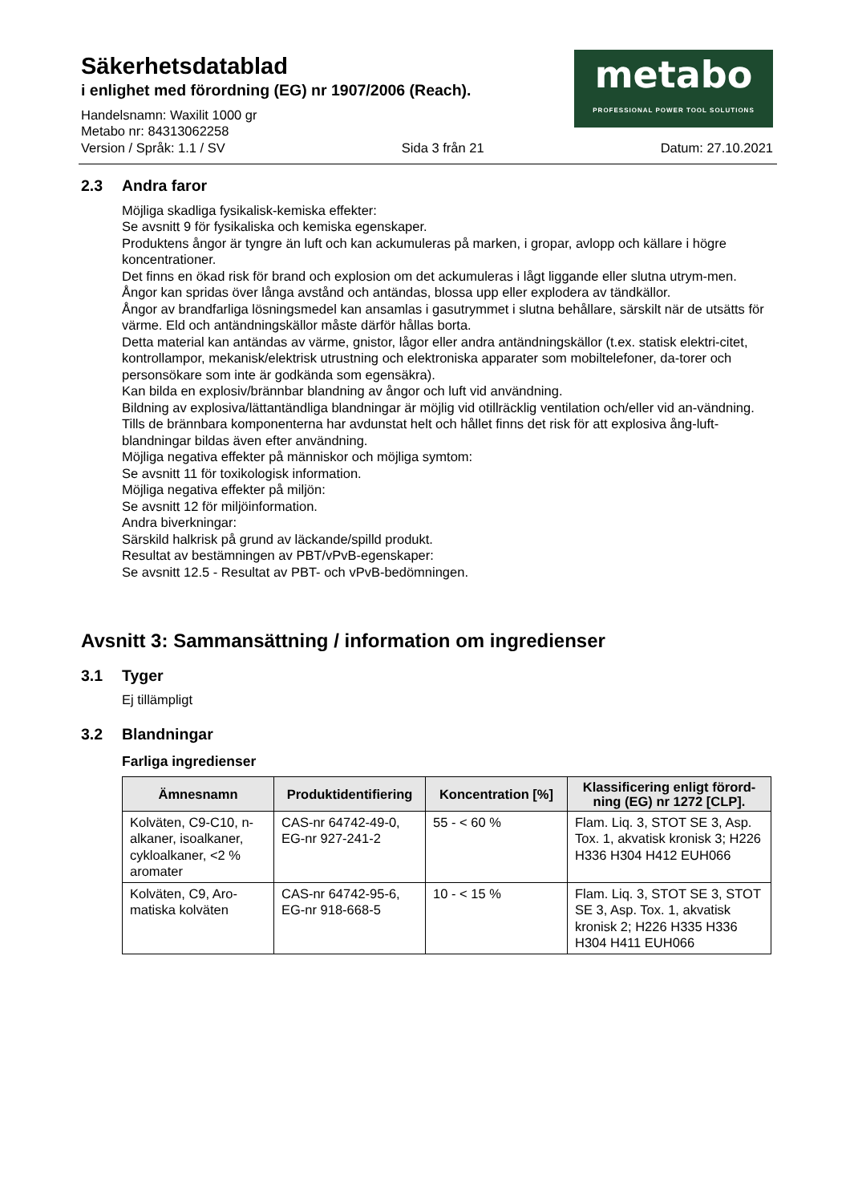Säkerhetsdatablad
i enlighet med förordning (EG) nr 1907/2006 (Reach).
Handelsnamn: Waxilit 1000 gr
Metabo nr: 84313062258
metabo
PROFESSIONAL POWER TOOL SOLUTIONS
Version / Språk: 1.1 / SV Sida 3 från 21 Datum: 27.10.2021
2.3 Andra faror
Möjliga skadliga fysikalisk-kemiska effekter:
Se avsnitt 9 för fysikaliska och kemiska egenskaper.
Produktens ångor är tyngre än luft och kan ackumuleras på marken, i gropar, avlopp och källare i högre koncentrationer.
Det finns en ökad risk för brand och explosion om det ackumuleras i lågt liggande eller slutna utrym-men.
Ångor kan spridas över långa avstånd och antändas, blossa upp eller explodera av tändkällor.
Ångor av brandfarliga lösningsmedel kan ansamlas i gasutrymmet i slutna behållare, särskilt när de utsätts för värme. Eld och antändningskällor måste därför hållas borta.
Detta material kan antändas av värme, gnistor, lågor eller andra antändningskällor (t.ex. statisk elektri-citet, kontrollampor, mekanisk/elektrisk utrustning och elektroniska apparater som mobiltelefoner, da-torer och personsökare som inte är godkända som egensäkra).
Kan bilda en explosiv/brännbar blandning av ångor och luft vid användning.
Bildning av explosiva/lättantändliga blandningar är möjlig vid otillräcklig ventilation och/eller vid an-vändning.
Tills de brännbara komponenterna har avdunstat helt och hållet finns det risk för att explosiva ång-luft-blandningar bildas även efter användning.
Möjliga negativa effekter på människor och möjliga symtom:
Se avsnitt 11 för toxikologisk information.
Möjliga negativa effekter på miljön:
Se avsnitt 12 för miljöinformation.
Andra biverkningar:
Särskild halkrisk på grund av läckande/spilld produkt.
Resultat av bestämningen av PBT/vPvB-egenskaper:
Se avsnitt 12.5 - Resultat av PBT- och vPvB-bedömningen.
Avsnitt 3: Sammansättning / information om ingredienser
3.1 Tyger
Ej tillämpligt
3.2 Blandningar
Farliga ingredienser
| Ämnesnamn | Produktidentifiering | Koncentration [%] | Klassificering enligt förord-ning (EG) nr 1272 [CLP]. |
| --- | --- | --- | --- |
| Kolväten, C9-C10, n-alkaner, isoalkaner, cykloalkaner, <2 % aromater | CAS-nr 64742-49-0, EG-nr 927-241-2 | 55 - < 60 % | Flam. Liq. 3, STOT SE 3, Asp. Tox. 1, akvatisk kronisk 3; H226 H336 H304 H412 EUH066 |
| Kolväten, C9, Aro-matiska kolväten | CAS-nr 64742-95-6, EG-nr 918-668-5 | 10 - < 15 % | Flam. Liq. 3, STOT SE 3, STOT SE 3, Asp. Tox. 1, akvatisk kronisk 2; H226 H335 H336 H304 H411 EUH066 |